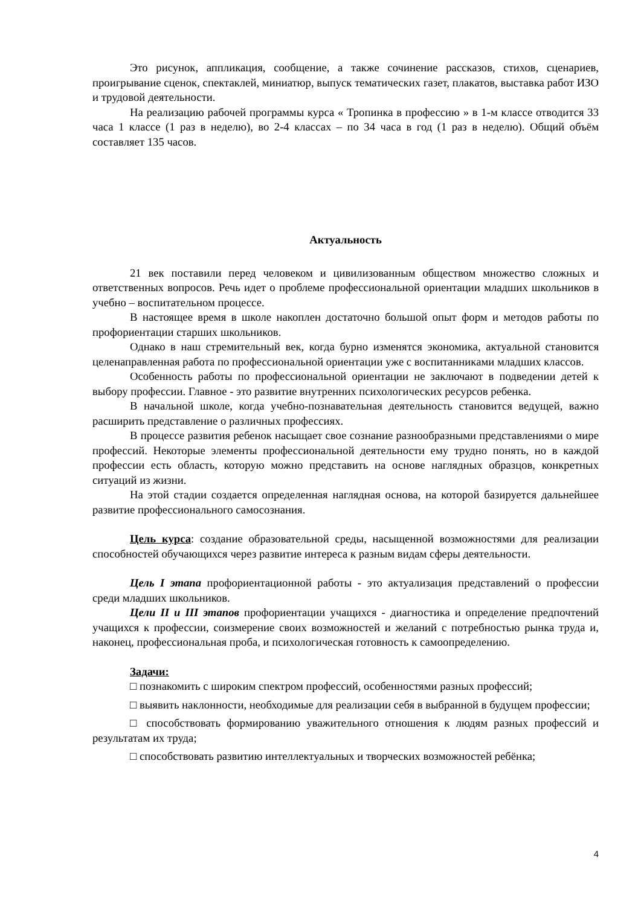Это рисунок, аппликация, сообщение, а также сочинение рассказов, стихов, сценариев, проигрывание сценок, спектаклей, миниатюр, выпуск тематических газет, плакатов, выставка работ ИЗО и трудовой деятельности.
На реализацию рабочей программы курса « Тропинка в профессию » в 1-м классе отводится 33 часа 1 классе (1 раз в неделю), во 2-4 классах – по 34 часа в год (1 раз в неделю). Общий объём составляет 135 часов.
Актуальность
21 век поставили перед человеком и цивилизованным обществом множество сложных и ответственных вопросов. Речь идет о проблеме профессиональной ориентации младших школьников в учебно – воспитательном процессе.
В настоящее время в школе накоплен достаточно большой опыт форм и методов работы по профориентации старших школьников.
Однако в наш стремительный век, когда бурно изменятся экономика, актуальной становится целенаправленная работа по профессиональной ориентации уже с воспитанниками младших классов.
Особенность работы по профессиональной ориентации не заключают в подведении детей к выбору профессии. Главное - это развитие внутренних психологических ресурсов ребенка.
В начальной школе, когда учебно-познавательная деятельность становится ведущей, важно расширить представление о различных профессиях.
В процессе развития ребенок насыщает свое сознание разнообразными представлениями о мире профессий. Некоторые элементы профессиональной деятельности ему трудно понять, но в каждой профессии есть область, которую можно представить на основе наглядных образцов, конкретных ситуаций из жизни.
На этой стадии создается определенная наглядная основа, на которой базируется дальнейшее развитие профессионального самосознания.
Цель курса: создание образовательной среды, насыщенной возможностями для реализации способностей обучающихся через развитие интереса к разным видам сферы деятельности.
Цель I этапа профориентационной работы - это актуализация представлений о профессии среди младших школьников.
Цели II и III этапов профориентации учащихся - диагностика и определение предпочтений учащихся к профессии, соизмерение своих возможностей и желаний с потребностью рынка труда и, наконец, профессиональная проба, и психологическая готовность к самоопределению.
Задачи:
□ познакомить с широким спектром профессий, особенностями разных профессий;
□ выявить наклонности, необходимые для реализации себя в выбранной в будущем профессии;
□ способствовать формированию уважительного отношения к людям разных профессий и результатам их труда;
□ способствовать развитию интеллектуальных и творческих возможностей ребёнка;
4